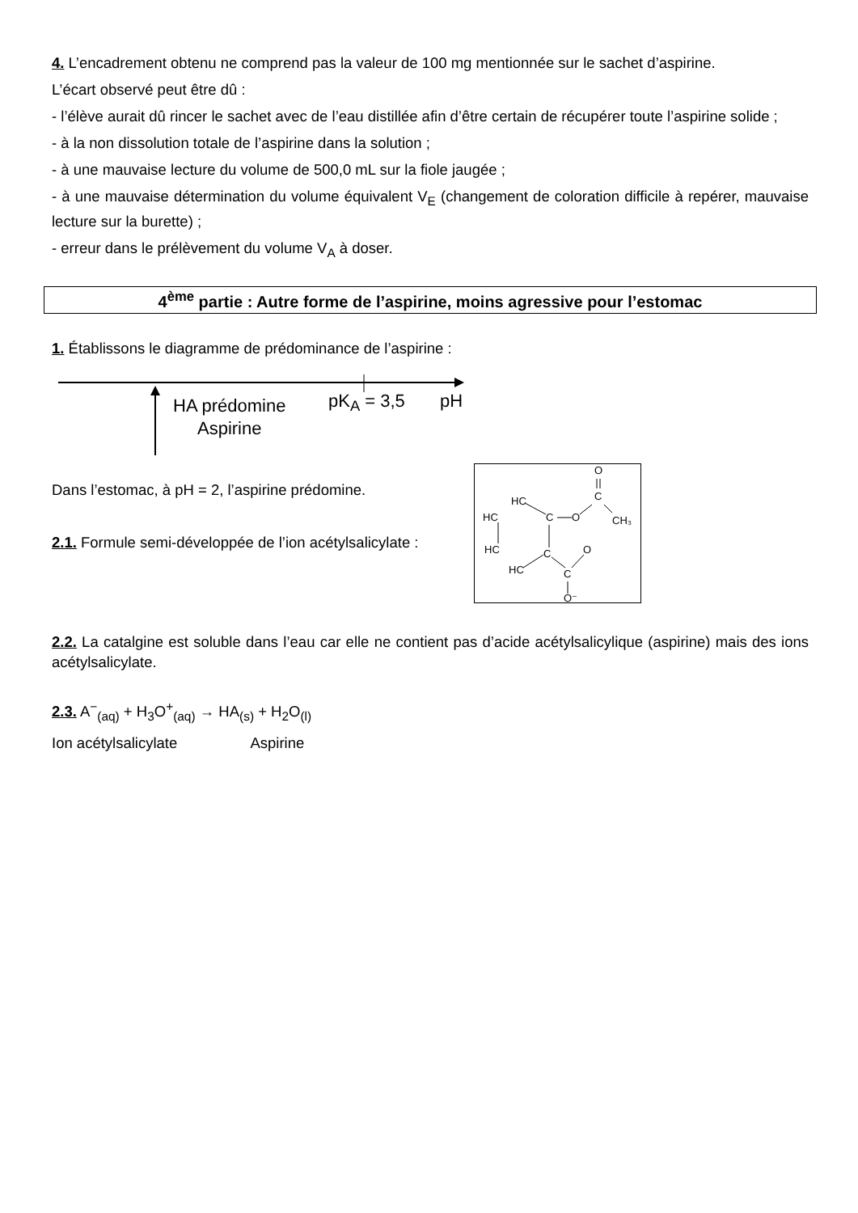4. L’encadrement obtenu ne comprend pas la valeur de 100 mg mentionnée sur le sachet d’aspirine.
L’écart observé peut être dû :
- l’élève aurait dû rincer le sachet avec de l’eau distillée afin d’être certain de récupérer toute l’aspirine solide ;
- à la non dissolution totale de l’aspirine dans la solution ;
- à une mauvaise lecture du volume de 500,0 mL sur la fiole jaugée ;
- à une mauvaise détermination du volume équivalent V<sub>E</sub> (changement de coloration difficile à repérer, mauvaise lecture sur la burette) ;
- erreur dans le prélèvement du volume V<sub>A</sub> à doser.
4<sup>ème</sup> partie : Autre forme de l’aspirine, moins agressive pour l’estomac
1. Établissons le diagramme de prédominance de l’aspirine :
HA prédomine
Aspirine
pK<sub>A</sub> = 3,5 pH
O
C
CH₃
O
C
HC
HC
HC
HC
C
C
O
O⁻
Dans l’estomac, à pH = 2, l’aspirine prédomine.
2.1. Formule semi-développée de l’ion acétylsalicylate :
2.2. La catalgine est soluble dans l’eau car elle ne contient pas d’acide acétylsalicylique (aspirine) mais des ions acétylsalicylate.
2.3. A<sup>−</sup><sub>(aq)</sub> + H<sub>3</sub>O<sup>+</sup><sub>(aq)</sub> → HA<sub>(s)</sub> + H<sub>2</sub>O<sub>(l)</sub>
Ion acétylsalicylate Aspirine